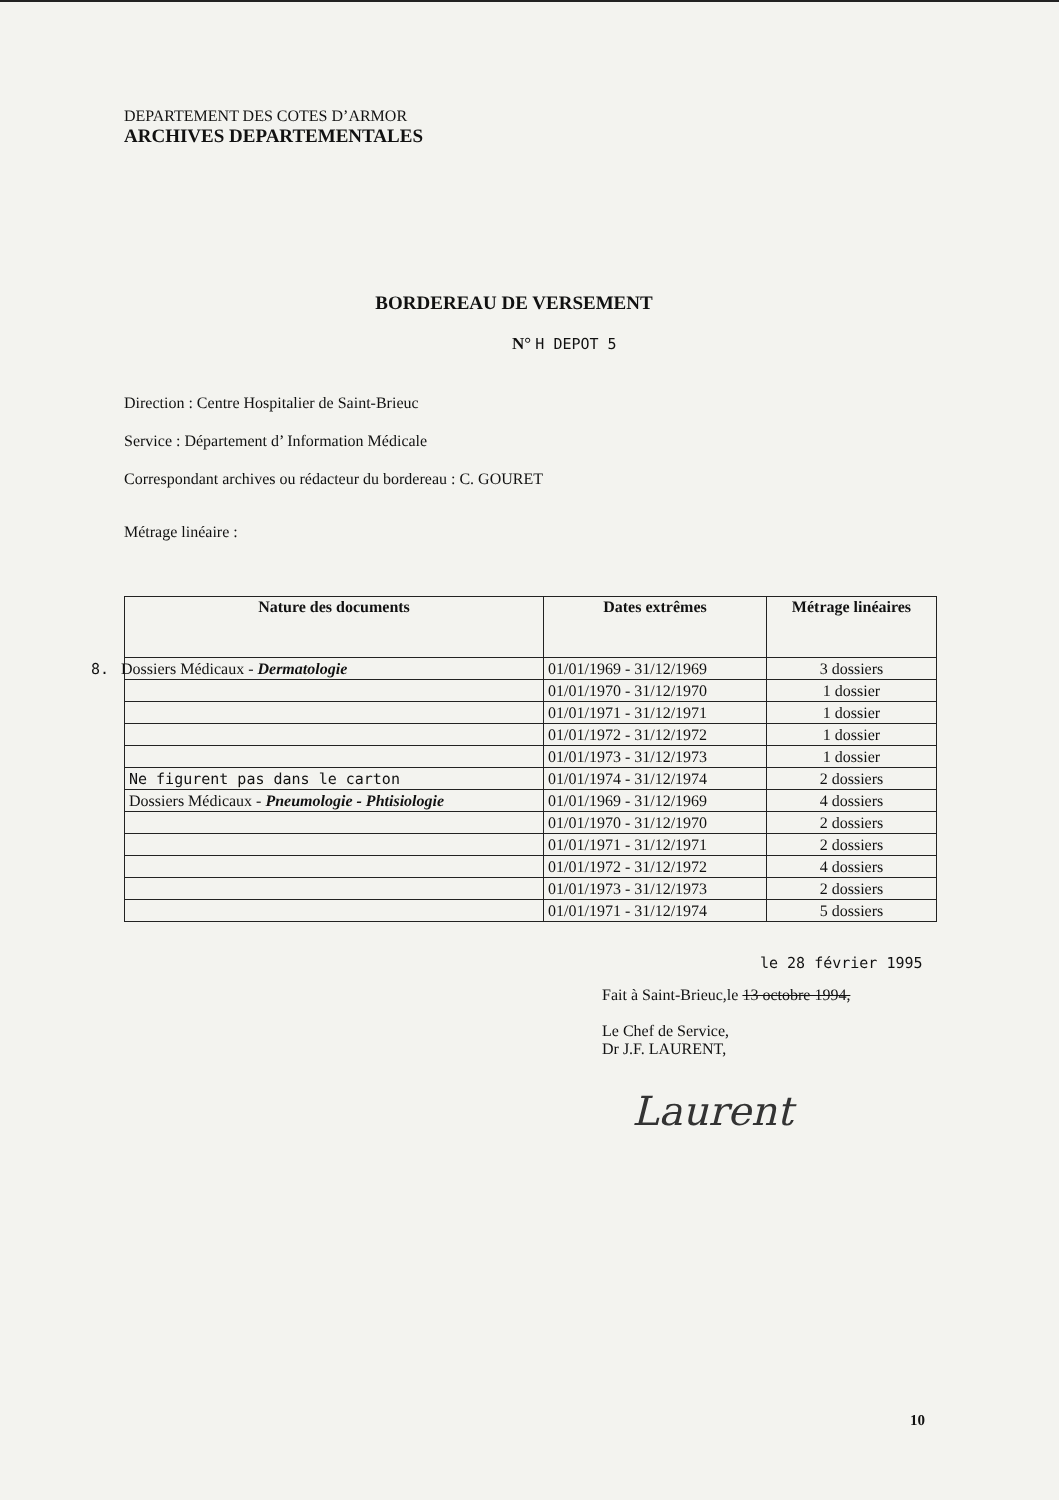DEPARTEMENT DES COTES D’ARMOR
ARCHIVES DEPARTEMENTALES
BORDEREAU DE VERSEMENT
N° H DEPOT 5
Direction : Centre Hospitalier de Saint-Brieuc
Service : Département d’ Information Médicale
Correspondant archives ou rédacteur du bordereau : C. GOURET
Métrage linéaire :
| Nature des documents | Dates extrêmes | Métrage linéaires |
| --- | --- | --- |
| 8. Dossiers Médicaux - Dermatologie | 01/01/1969 - 31/12/1969 | 3 dossiers |
| | 01/01/1970 - 31/12/1970 | 1 dossier |
| | 01/01/1971 - 31/12/1971 | 1 dossier |
| | 01/01/1972 - 31/12/1972 | 1 dossier |
| | 01/01/1973 - 31/12/1973 | 1 dossier |
| Ne figurent pas dans le carton | 01/01/1974 - 31/12/1974 | 2 dossiers |
| Dossiers Médicaux - Pneumologie - Phtisiologie | 01/01/1969 - 31/12/1969 | 4 dossiers |
| | 01/01/1970 - 31/12/1970 | 2 dossiers |
| | 01/01/1971 - 31/12/1971 | 2 dossiers |
| | 01/01/1972 - 31/12/1972 | 4 dossiers |
| | 01/01/1973 - 31/12/1973 | 2 dossiers |
| | 01/01/1971 - 31/12/1974 | 5 dossiers |
le 28 février 1995
Fait à Saint-Brieuc,le 13 octobre 1994,
Le Chef de Service,
Dr J.F. LAURENT,
Laurent
10